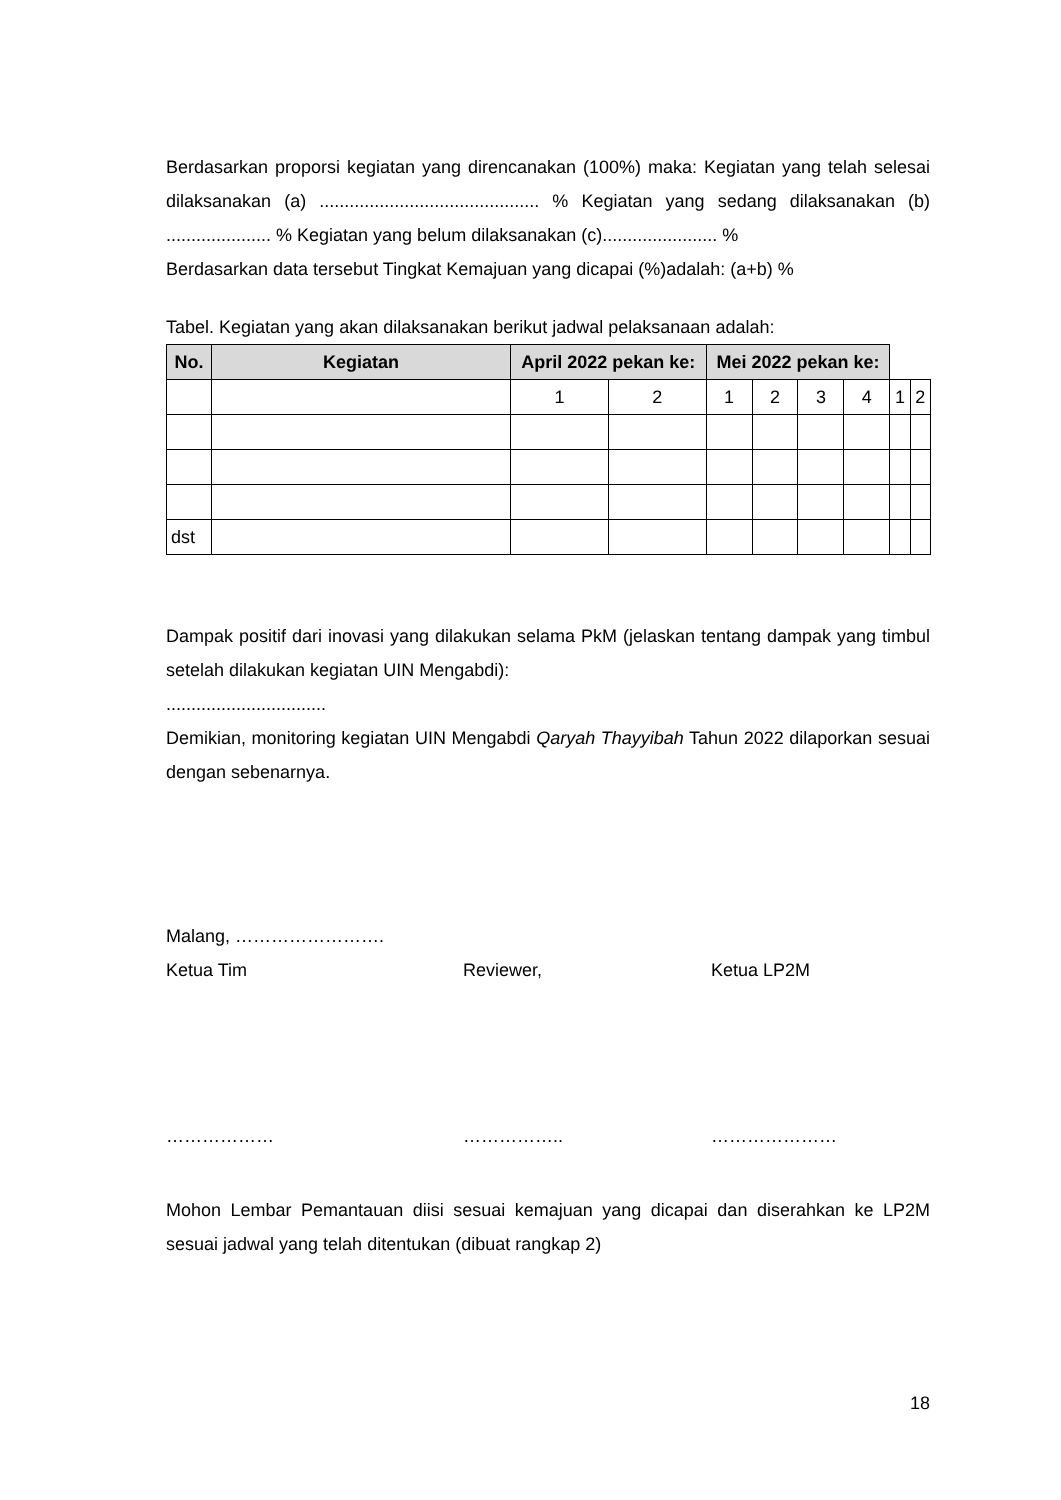Berdasarkan proporsi kegiatan yang direncanakan (100%) maka: Kegiatan yang telah selesai dilaksanakan (a) ............................................ % Kegiatan yang sedang dilaksanakan (b) ..................... % Kegiatan yang belum dilaksanakan (c)....................... %
Berdasarkan data tersebut Tingkat Kemajuan yang dicapai (%)adalah: (a+b) %
Tabel. Kegiatan yang akan dilaksanakan berikut jadwal pelaksanaan adalah:
| No. | Kegiatan | April 2022 pekan ke: | | Mei 2022 pekan ke: | | | | | |
| --- | --- | --- | --- | --- | --- | --- | --- | --- | --- |
| | | 1 | 2 | 1 | 2 | 3 | 4 | 1 | 2 |
| dst | | | | | | | | | |
Dampak positif dari inovasi yang dilakukan selama PkM (jelaskan tentang dampak yang timbul setelah dilakukan kegiatan UIN Mengabdi):
................................
Demikian, monitoring kegiatan UIN Mengabdi Qaryah Thayyibah Tahun 2022 dilaporkan sesuai dengan sebenarnya.
Malang, …………………….
Ketua Tim Reviewer, Ketua LP2M
……………… …………….. …………………
Mohon Lembar Pemantauan diisi sesuai kemajuan yang dicapai dan diserahkan ke LP2M sesuai jadwal yang telah ditentukan (dibuat rangkap 2)
18